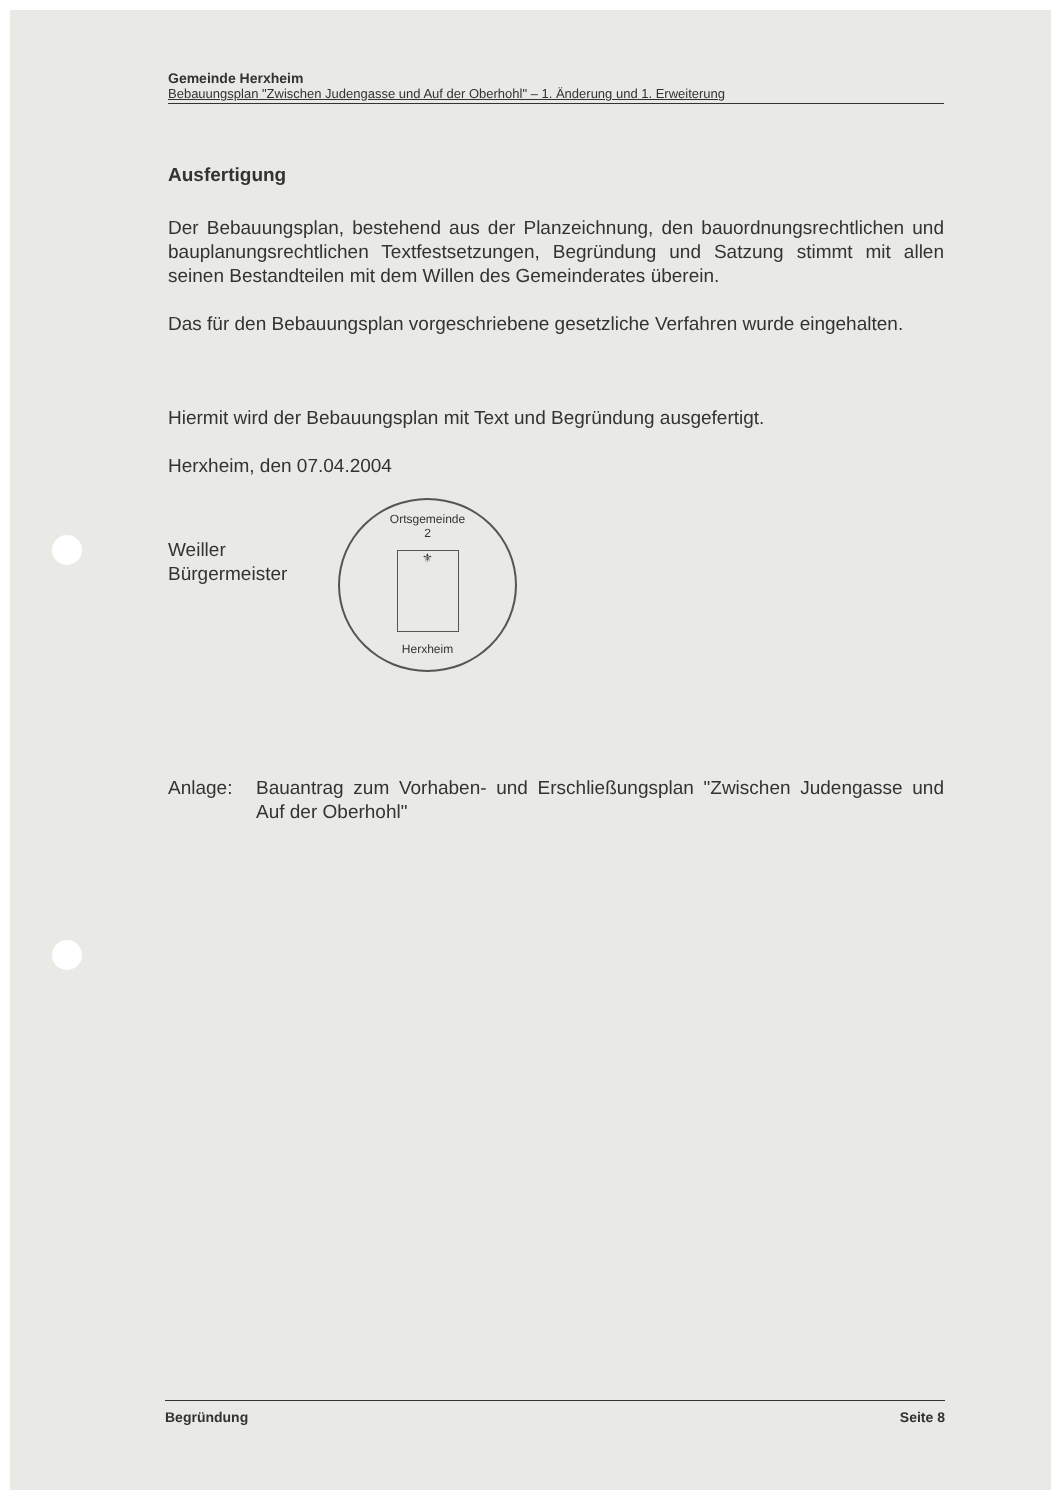Gemeinde Herxheim
Bebauungsplan "Zwischen Judengasse und Auf der Oberhohl" – 1. Änderung und 1. Erweiterung
Ausfertigung
Der Bebauungsplan, bestehend aus der Planzeichnung, den bauordnungsrechtlichen und bauplanungsrechtlichen Textfestsetzungen, Begründung und Satzung stimmt mit allen seinen Bestandteilen mit dem Willen des Gemeinderates überein.
Das für den Bebauungsplan vorgeschriebene gesetzliche Verfahren wurde eingehalten.
Hiermit wird der Bebauungsplan mit Text und Begründung ausgefertigt.
Herxheim, den 07.04.2004
Ortsgemeinde
2
⚜
Herxheim
Weiller
Bürgermeister
Anlage: Bauantrag zum Vorhaben- und Erschließungsplan "Zwischen Judengasse und Auf der Oberhohl"
Begründung Seite 8